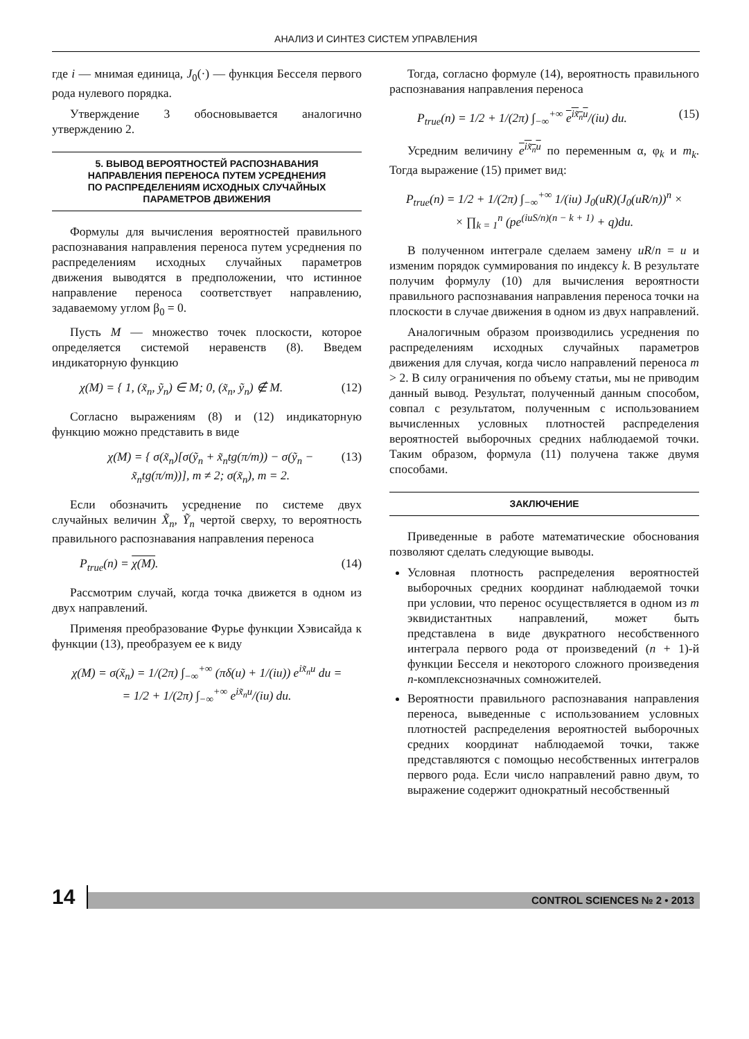АНАЛИЗ И СИНТЕЗ СИСТЕМ УПРАВЛЕНИЯ
где i — мнимая единица, J<sub>0</sub>(·) — функция Бесселя первого рода нулевого порядка.
Утверждение 3 обосновывается аналогично утверждению 2.
5. ВЫВОД ВЕРОЯТНОСТЕЙ РАСПОЗНАВАНИЯ НАПРАВЛЕНИЯ ПЕРЕНОСА ПУТЕМ УСРЕДНЕНИЯ ПО РАСПРЕДЕЛЕНИЯМ ИСХОДНЫХ СЛУЧАЙНЫХ ПАРАМЕТРОВ ДВИЖЕНИЯ
Формулы для вычисления вероятностей правильного распознавания направления переноса путем усреднения по распределениям исходных случайных параметров движения выводятся в предположении, что истинное направление переноса соответствует направлению, задаваемому углом β<sub>0</sub> = 0.
Пусть M — множество точек плоскости, которое определяется системой неравенств (8). Введем индикаторную функцию
χ(M) = { 1, (x̃<sub>n</sub>, ỹ<sub>n</sub>) ∈ M; 0, (x̃<sub>n</sub>, ỹ<sub>n</sub>) ∉ M. (12)
Согласно выражениям (8) и (12) индикаторную функцию можно представить в виде
χ(M) = { σ(x̃<sub>n</sub>)[σ(ỹ<sub>n</sub> + x̃<sub>n</sub>tg(π/m)) − σ(ỹ<sub>n</sub> − x̃<sub>n</sub>tg(π/m))], m ≠ 2; σ(x̃<sub>n</sub>), m = 2. (13)
Если обозначить усреднение по системе двух случайных величин X̃<sub>n</sub>, Ỹ<sub>n</sub> чертой сверху, то вероятность правильного распознавания направления переноса
P<sub>true</sub>(n) = χ(M). (14)
Рассмотрим случай, когда точка движется в одном из двух направлений.
Применяя преобразование Фурье функции Хэвисайда к функции (13), преобразуем ее к виду
χ(M) = σ(x̃<sub>n</sub>) = 1/(2π) ∫<sub>−∞</sub><sup>+∞</sup> (πδ(u) + 1/(iu)) e<sup>ix̃<sub>n</sub>u</sup> du =
= 1/2 + 1/(2π) ∫<sub>−∞</sub><sup>+∞</sup> e<sup>ix̃<sub>n</sub>u</sup>/(iu) du.
Тогда, согласно формуле (14), вероятность правильного распознавания направления переноса
P<sub>true</sub>(n) = 1/2 + 1/(2π) ∫<sub>−∞</sub><sup>+∞</sup> e<sup>ix̃<sub>n</sub>u</sup>/(iu) du. (15)
Усредним величину e<sup>ix̃<sub>n</sub>u</sup> по переменным α, φ<sub>k</sub> и m<sub>k</sub>. Тогда выражение (15) примет вид:
P<sub>true</sub>(n) = 1/2 + 1/(2π) ∫<sub>−∞</sub><sup>+∞</sup> 1/(iu) J<sub>0</sub>(uR)(J<sub>0</sub>(uR/n))<sup>n</sup> ×
× ∏<sub>k = 1</sub><sup>n</sup> (pe<sup>(iuS/n)(n − k + 1)</sup> + q)du.
В полученном интеграле сделаем замену uR/n = u и изменим порядок суммирования по индексу k. В результате получим формулу (10) для вычисления вероятности правильного распознавания направления переноса точки на плоскости в случае движения в одном из двух направлений.
Аналогичным образом производились усреднения по распределениям исходных случайных параметров движения для случая, когда число направлений переноса m > 2. В силу ограничения по объему статьи, мы не приводим данный вывод. Результат, полученный данным способом, совпал с результатом, полученным с использованием вычисленных условных плотностей распределения вероятностей выборочных средних наблюдаемой точки. Таким образом, формула (11) получена также двумя способами.
ЗАКЛЮЧЕНИЕ
Приведенные в работе математические обоснования позволяют сделать следующие выводы.
Условная плотность распределения вероятностей выборочных средних координат наблюдаемой точки при условии, что перенос осуществляется в одном из m эквидистантных направлений, может быть представлена в виде двукратного несобственного интеграла первого рода от произведений (n + 1)-й функции Бесселя и некоторого сложного произведения n-комплекснозначных сомножителей.
Вероятности правильного распознавания направления переноса, выведенные с использованием условных плотностей распределения вероятностей выборочных средних координат наблюдаемой точки, также представляются с помощью несобственных интегралов первого рода. Если число направлений равно двум, то выражение содержит однократный несобственный
14
CONTROL SCIENCES № 2 • 2013